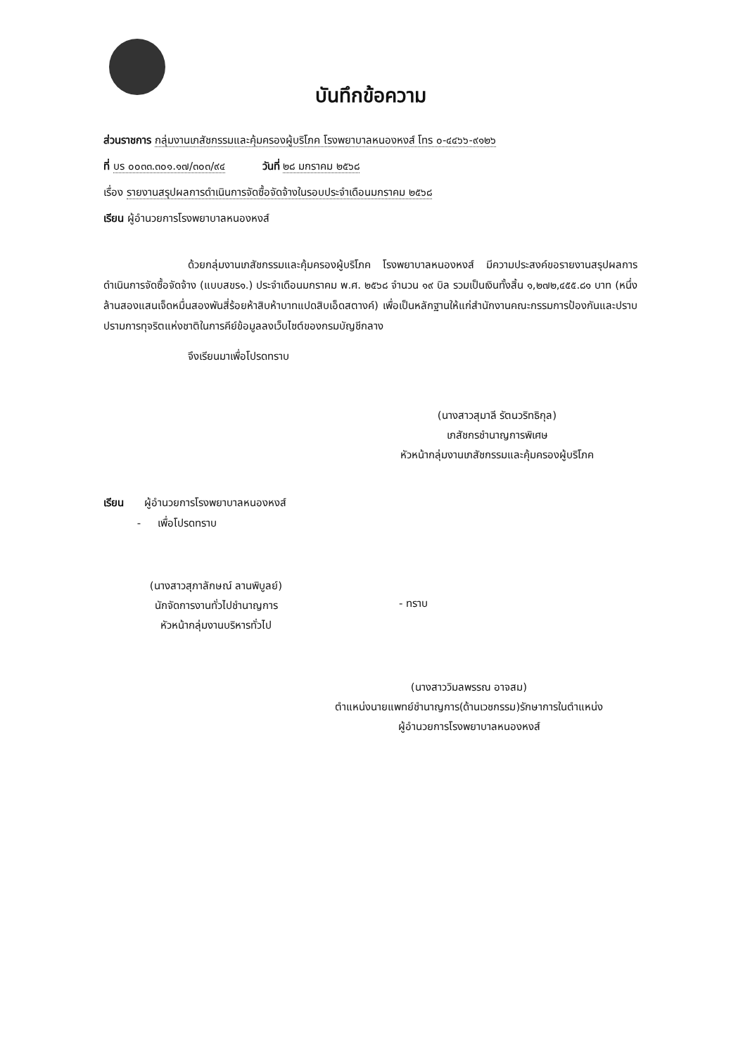บันทึกข้อความ
ส่วนราชการ กลุ่มงานเภสัชกรรมและคุ้มครองผู้บริโภค โรงพยาบาลหนองหงส์ โทร ๐-๔๔๖๖-๙๑๒๖
ที่ บร ๐๐๓๓.๓๐๑.๑๗/๓๐๓/๙๔ วันที่ ๒๘ มกราคม ๒๕๖๘
เรื่อง รายงานสรุปผลการดำเนินการจัดซื้อจัดจ้างในรอบประจำเดือนมกราคม ๒๕๖๘
เรียน ผู้อำนวยการโรงพยาบาลหนองหงส์
ด้วยกลุ่มงานเภสัชกรรมและคุ้มครองผู้บริโภค โรงพยาบาลหนองหงส์ มีความประสงค์ขอรายงานสรุปผลการดำเนินการจัดซื้อจัดจ้าง (แบบสขร๑.) ประจำเดือนมกราคม พ.ศ. ๒๕๖๘ จำนวน ๑๙ บิล รวมเป็นเงินทั้งสิ้น ๑,๒๗๒,๔๕๕.๘๑ บาท (หนึ่งล้านสองแสนเจ็ดหมื่นสองพันสี่ร้อยห้าสิบห้าบาทแปดสิบเอ็ดสตางค์) เพื่อเป็นหลักฐานให้แก่สำนักงานคณะกรรมการป้องกันและปราบปรามการทุจริตแห่งชาติในการคีย์ข้อมูลลงเว็บไซต์ของกรมบัญชีกลาง
จึงเรียนมาเพื่อโปรดทราบ
(นางสาวสุมาลี รัตนวริทธิกุล)
เภสัชกรชำนาญการพิเศษ
หัวหน้ากลุ่มงานเภสัชกรรมและคุ้มครองผู้บริโภค
เรียน ผู้อำนวยการโรงพยาบาลหนองหงส์
- เพื่อโปรดทราบ
(นางสาวสุภาลักษณ์ ลานพิบูลย์)
นักจัดการงานทั่วไปชำนาญการ
หัวหน้ากลุ่มงานบริหารทั่วไป
- ทราบ
(นางสาววิมลพรรณ อาจสม)
ตำแหน่งนายแพทย์ชำนาญการ(ด้านเวชกรรม)รักษาการในตำแหน่ง
ผู้อำนวยการโรงพยาบาลหนองหงส์